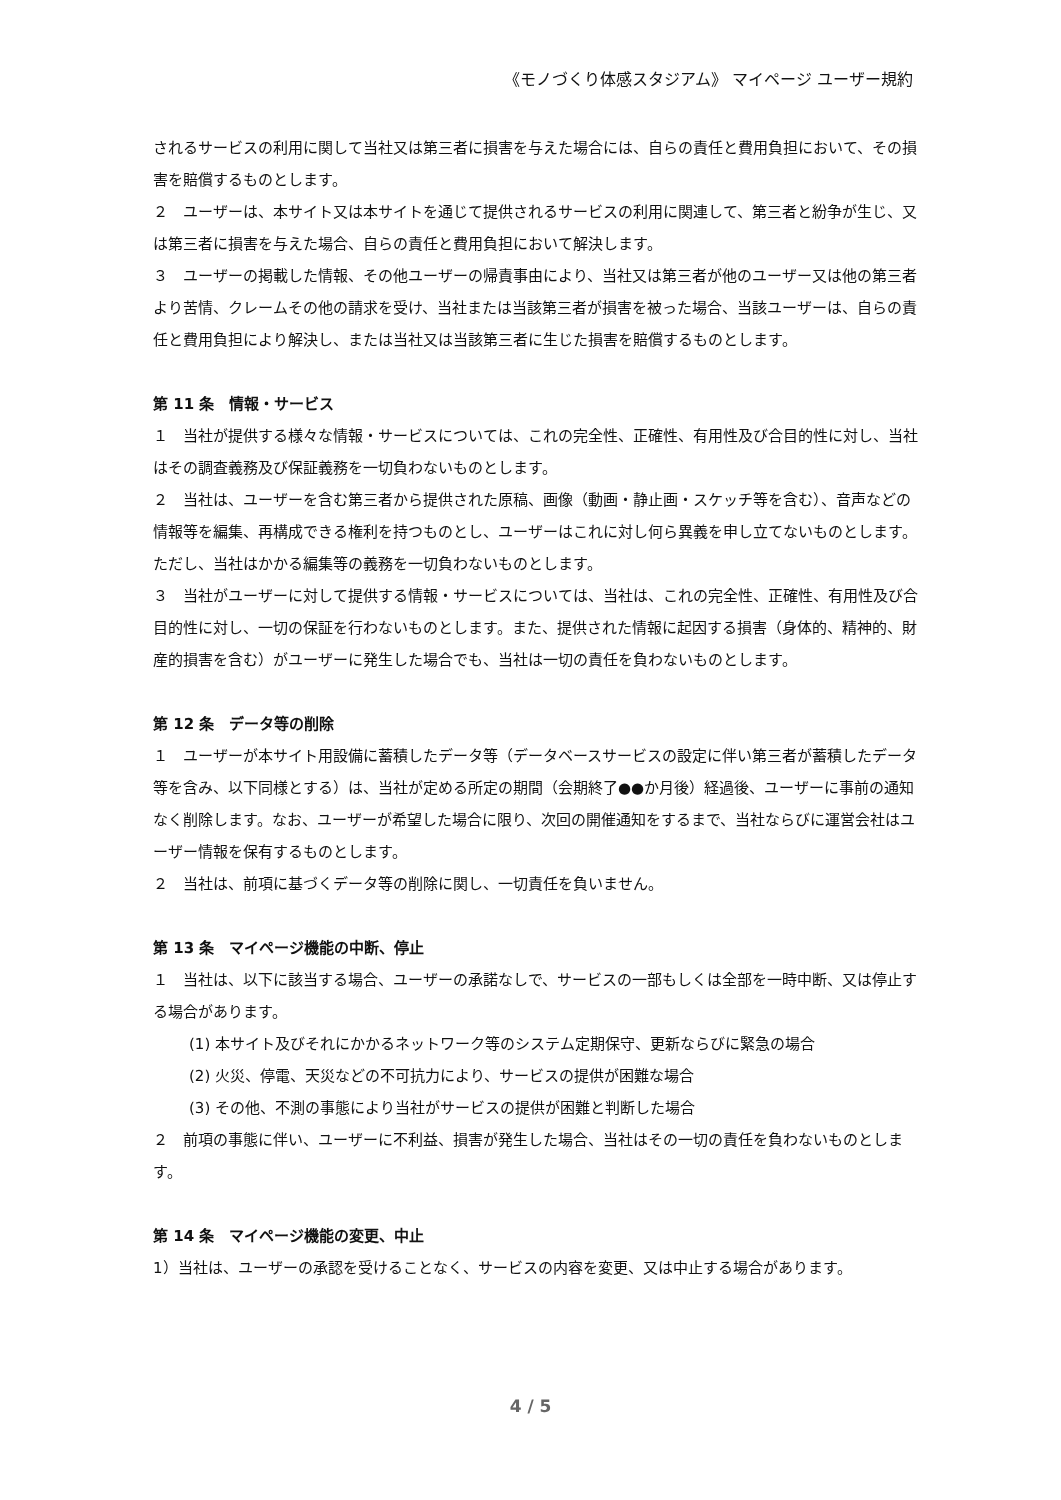《モノづくり体感スタジアム》 マイページ ユーザー規約
されるサービスの利用に関して当社又は第三者に損害を与えた場合には、自らの責任と費用負担において、その損害を賠償するものとします。
２　ユーザーは、本サイト又は本サイトを通じて提供されるサービスの利用に関連して、第三者と紛争が生じ、又は第三者に損害を与えた場合、自らの責任と費用負担において解決します。
３　ユーザーの掲載した情報、その他ユーザーの帰責事由により、当社又は第三者が他のユーザー又は他の第三者より苦情、クレームその他の請求を受け、当社または当該第三者が損害を被った場合、当該ユーザーは、自らの責任と費用負担により解決し、または当社又は当該第三者に生じた損害を賠償するものとします。
第 11 条　情報・サービス
１　当社が提供する様々な情報・サービスについては、これの完全性、正確性、有用性及び合目的性に対し、当社はその調査義務及び保証義務を一切負わないものとします。
２　当社は、ユーザーを含む第三者から提供された原稿、画像（動画・静止画・スケッチ等を含む）、音声などの情報等を編集、再構成できる権利を持つものとし、ユーザーはこれに対し何ら異義を申し立てないものとします。ただし、当社はかかる編集等の義務を一切負わないものとします。
３　当社がユーザーに対して提供する情報・サービスについては、当社は、これの完全性、正確性、有用性及び合目的性に対し、一切の保証を行わないものとします。また、提供された情報に起因する損害（身体的、精神的、財産的損害を含む）がユーザーに発生した場合でも、当社は一切の責任を負わないものとします。
第 12 条　データ等の削除
１　ユーザーが本サイト用設備に蓄積したデータ等（データベースサービスの設定に伴い第三者が蓄積したデータ等を含み、以下同様とする）は、当社が定める所定の期間（会期終了●●か月後）経過後、ユーザーに事前の通知なく削除します。なお、ユーザーが希望した場合に限り、次回の開催通知をするまで、当社ならびに運営会社はユーザー情報を保有するものとします。
２　当社は、前項に基づくデータ等の削除に関し、一切責任を負いません。
第 13 条　マイページ機能の中断、停止
１　当社は、以下に該当する場合、ユーザーの承諾なしで、サービスの一部もしくは全部を一時中断、又は停止する場合があります。
(1) 本サイト及びそれにかかるネットワーク等のシステム定期保守、更新ならびに緊急の場合
(2) 火災、停電、天災などの不可抗力により、サービスの提供が困難な場合
(3) その他、不測の事態により当社がサービスの提供が困難と判断した場合
２　前項の事態に伴い、ユーザーに不利益、損害が発生した場合、当社はその一切の責任を負わないものとします。
第 14 条　マイページ機能の変更、中止
1）当社は、ユーザーの承認を受けることなく、サービスの内容を変更、又は中止する場合があります。
4 / 5